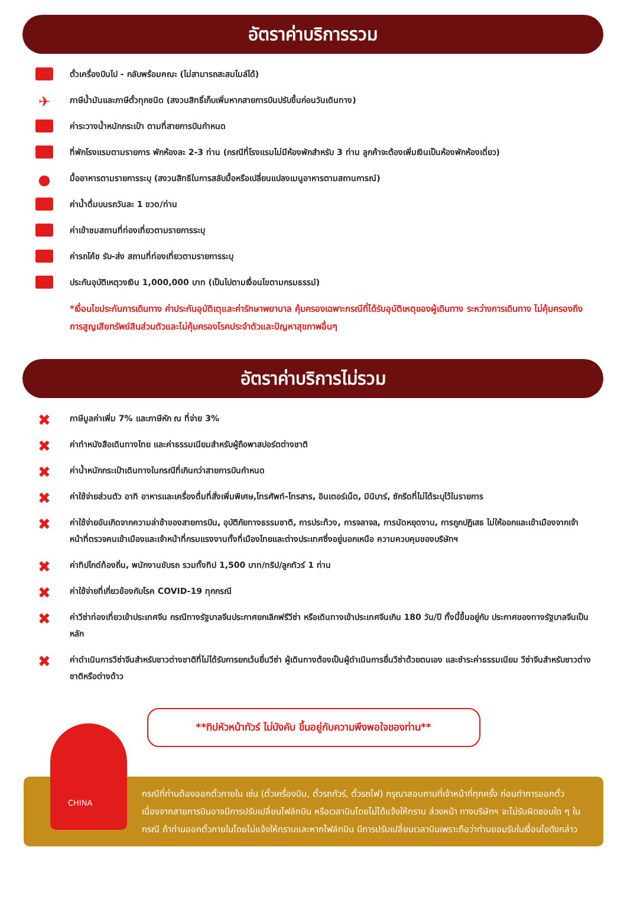อัตราค่าบริการรวม
ตั๋วเครื่องบินไป - กลับพร้อมคณะ (ไม่สามารถสะสมไมล์ได้)
✈ ภาษีน้ำมันและภาษีตั๋วทุกชนิด (สงวนสิทธิ์เก็บเพิ่มหากสายการบินปรับขึ้นก่อนวันเดินทาง)
ค่าระวางน้ำหนักกระเป๋า ตามที่สายการบินกำหนด
ที่พักโรงแรมตามรายการ พักห้องละ 2-3 ท่าน (กรณีที่โรงแรมไม่มีห้องพักสำหรับ 3 ท่าน ลูกค้าจะต้องเพิ่มเงินเป็นห้องพักห้องเดี่ยว)
● มื้ออาหารตามรายการระบุ (สงวนสิทธิในการสลับมื้อหรือเปลี่ยนแปลงเมนูอาหารตามสถานการณ์)
ค่าน้ำดื่มบนรถวันละ 1 ขวด/ท่าน
ค่าเข้าชมสถานที่ท่องเที่ยวตามรายการระบุ
ค่ารถโค้ช รับ-ส่ง สถานที่ท่องเที่ยวตามรายการระบุ
ประกันอุบัติเหตุวงเงิน 1,000,000 บาท (เป็นไปตามเงื่อนไขตามกรมธรรม์)
*เงื่อนไขประกันการเดินทาง ค่าประกันอุบัติเตุและค่ารักษาพยาบาล คุ้มครองเฉพาะกรณีที่ได้รับอุบัติเหตุของผู้เดินทาง ระหว่างการเดินทาง ไม่คุ้มครองถึงการสูญเสียทรัพย์สินส่วนตัวและไม่คุ้มครองโรคประจำตัวและปัญหาสุขภาพอื่นๆ
อัตราค่าบริการไม่รวม
✖ ภาษีมูลค่าเพิ่ม 7% และภาษีหัก ณ ที่จ่าย 3%
✖ ค่าทำหนังสือเดินทางไทย และค่าธรรมเนียมสำหรับผู้ถือพาสปอร์ตต่างชาติ
✖ ค่าน้ำหนักกระเป๋าเดินทางในกรณีที่เกินกว่าสายการบินกำหนด
✖ ค่าใช้จ่ายส่วนตัว อาทิ อาหารและเครื่องดื่มที่สั่งเพิ่มพิเศษ,โทรศัพท์-โทรสาร, อินเตอร์เน็ต, มินิบาร์, ซักรีดที่ไม่ได้ระบุไว้ในรายการ
✖ ค่าใช้จ่ายอันเกิดจากความล่าช้าของสายการบิน, อุบัติภัยทางธรรมชาติ, การประท้วง, การจลาจล, การนัดหยุดงาน, การถูกปฏิเสธ ไม่ให้ออกและเข้าเมืองจากเจ้าหน้าที่ตรวจคนเข้าเมืองและเจ้าหน้าที่กรมแรงงานทั้งที่เมืองไทยและต่างประเทศซึ่งอยู่นอกเหนือ ความควบคุมของบริษัทฯ
✖ ค่าทิปไกด์ท้องถิ่น, พนักงานขับรถ รวมทั้งทิป 1,500 บาท/ทริป/ลูกทัวร์ 1 ท่าน
✖ ค่าใช้จ่ายที่เกี่ยวข้องกับโรค COVID-19 ทุกกรณี
✖ ค่าวีซ่าท่องเที่ยวเข้าประเทศจีน กรณีทางรัฐบาลจีนประกาศยกเลิกฟรีวีซ่า หรือเดินทางเข้าประเทศจีนเกิน 180 วัน/ปี ทั้งนี้ขึ้นอยู่กับ ประกาศของทางรัฐบาลจีนเป็นหลัก
✖ ค่าดำเนินการวีซ่าจีนสำหรับชาวต่างชาติที่ไม่ได้รับการยกเว้นยื่นวีซ่า ผู้เดินทางต้องเป็นผู้ดำเนินการยื่นวีซ่าด้วยตนเอง และชำระค่าธรรมเนียม วีซ่าจีนสำหรับชาวต่างชาติหรือต่างด้าว
**ทิปหัวหน้าทัวร์ ไม่บังคับ ขึ้นอยู่กับความพึงพอใจของท่าน**
CHINA
กรณีที่ท่านต้องออกตั๋วภายใน เช่น (ตั๋วเครื่องบิน, ตั๋วรถทัวร์, ตั๋วรถไฟ) กรุณาสอบถามที่เจ้าหน้าที่ทุกครั้ง ก่อนทำการออกตั๋ว เนื่องจากสายการบินอาจมีการปรับเปลี่ยนไฟล์ทบิน หรือเวลาบินโดยไม่ได้แจ้งให้ทราบ ล่วงหน้า ทางบริษัทฯ จะไม่รับผิดชอบใด ๆ ในกรณี ถ้าท่านออกตั๋วภายในโดยไม่แจ้งให้ทราบและหากไฟล์ทบิน มีการปรับเปลี่ยนเวลาบินเพราะถือว่าท่านยอมรับในเงื่อนไขดังกล่าว